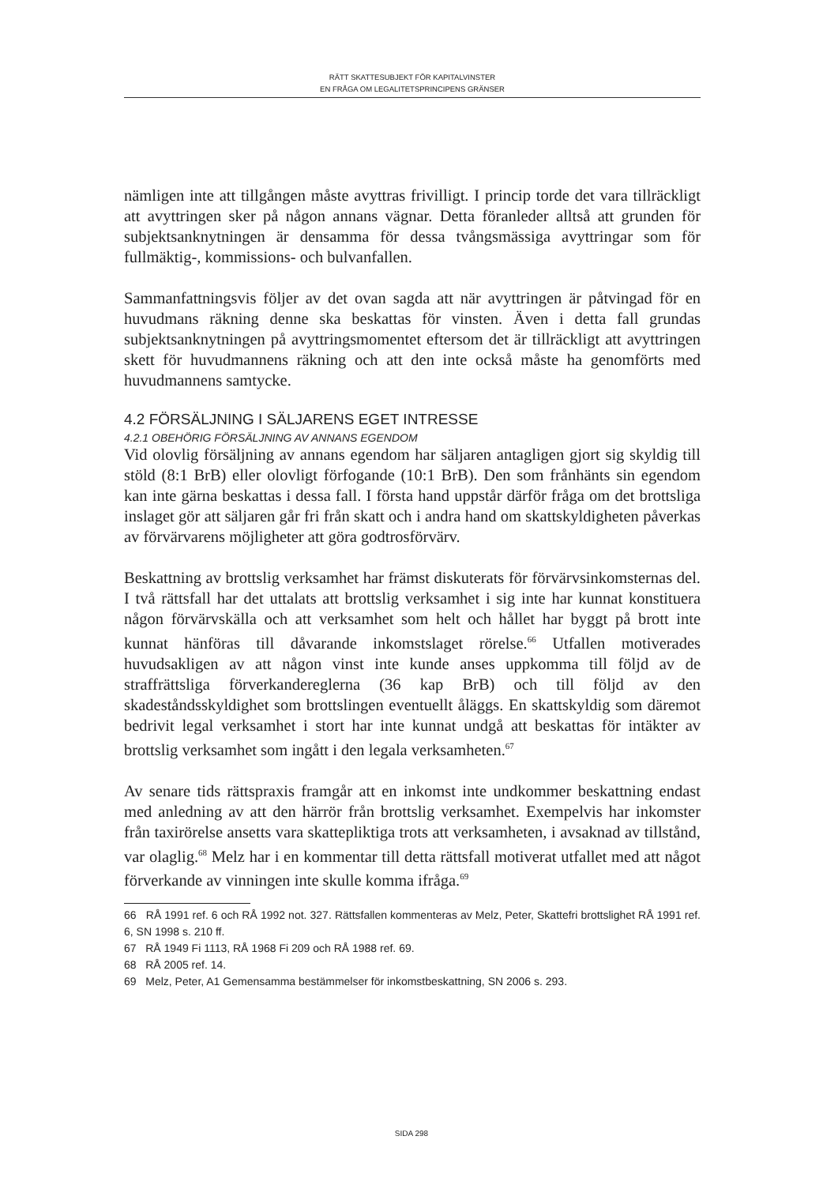RÄTT SKATTESUBJEKT FÖR KAPITALVINSTER
EN FRÅGA OM LEGALITETSPRINCIPENS GRÄNSER
nämligen inte att tillgången måste avyttras frivilligt. I princip torde det vara tillräckligt att avyttringen sker på någon annans vägnar. Detta föranleder alltså att grunden för subjektsanknytningen är densamma för dessa tvångsmässiga avyttringar som för fullmäktig-, kommissions- och bulvanfallen.
Sammanfattningsvis följer av det ovan sagda att när avyttringen är påtvingad för en huvudmans räkning denne ska beskattas för vinsten. Även i detta fall grundas subjektsanknytningen på avyttringsmomentet eftersom det är tillräckligt att avyttringen skett för huvudmannens räkning och att den inte också måste ha genomförts med huvudmannens samtycke.
4.2 FÖRSÄLJNING I SÄLJARENS EGET INTRESSE
4.2.1 OBEHÖRIG FÖRSÄLJNING AV ANNANS EGENDOM
Vid olovlig försäljning av annans egendom har säljaren antagligen gjort sig skyldig till stöld (8:1 BrB) eller olovligt förfogande (10:1 BrB). Den som frånhänts sin egendom kan inte gärna beskattas i dessa fall. I första hand uppstår därför fråga om det brottsliga inslaget gör att säljaren går fri från skatt och i andra hand om skattskyldigheten påverkas av förvärvarens möjligheter att göra godtrosförvärv.
Beskattning av brottslig verksamhet har främst diskuterats för förvärvsinkomsternas del. I två rättsfall har det uttalats att brottslig verksamhet i sig inte har kunnat konstituera någon förvärvskälla och att verksamhet som helt och hållet har byggt på brott inte kunnat hänföras till dåvarande inkomstslaget rörelse.<sup>66</sup> Utfallen motiverades huvudsakligen av att någon vinst inte kunde anses uppkomma till följd av de straffrättsliga förverkandereglerna (36 kap BrB) och till följd av den skadeståndsskyldighet som brottslingen eventuellt åläggs. En skattskyldig som däremot bedrivit legal verksamhet i stort har inte kunnat undgå att beskattas för intäkter av brottslig verksamhet som ingått i den legala verksamheten.<sup>67</sup>
Av senare tids rättspraxis framgår att en inkomst inte undkommer beskattning endast med anledning av att den härrör från brottslig verksamhet. Exempelvis har inkomster från taxirörelse ansetts vara skattepliktiga trots att verksamheten, i avsaknad av tillstånd, var olaglig.<sup>68</sup> Melz har i en kommentar till detta rättsfall motiverat utfallet med att något förverkande av vinningen inte skulle komma ifråga.<sup>69</sup>
66 RÅ 1991 ref. 6 och RÅ 1992 not. 327. Rättsfallen kommenteras av Melz, Peter, Skattefri brottslighet RÅ 1991 ref. 6, SN 1998 s. 210 ff.
67 RÅ 1949 Fi 1113, RÅ 1968 Fi 209 och RÅ 1988 ref. 69.
68 RÅ 2005 ref. 14.
69 Melz, Peter, A1 Gemensamma bestämmelser för inkomstbeskattning, SN 2006 s. 293.
SIDA 298